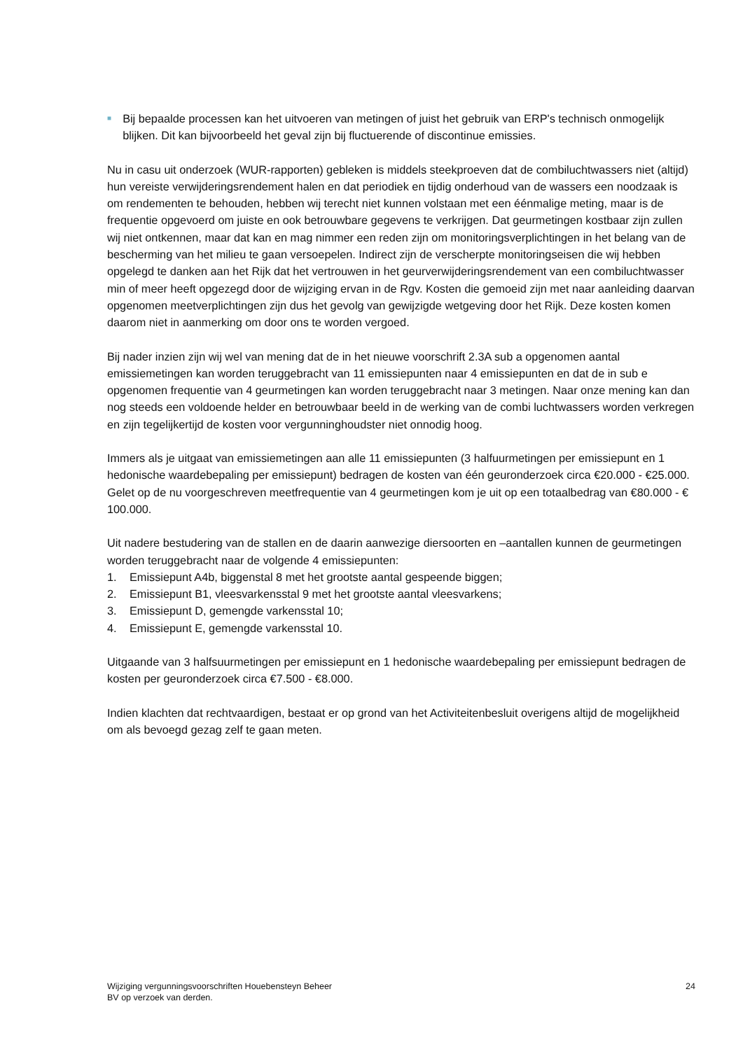■
Bij bepaalde processen kan het uitvoeren van metingen of juist het gebruik van ERP's technisch onmogelijk blijken. Dit kan bijvoorbeeld het geval zijn bij fluctuerende of discontinue emissies.
Nu in casu uit onderzoek (WUR-rapporten) gebleken is middels steekproeven dat de combiluchtwassers niet (altijd) hun vereiste verwijderingsrendement halen en dat periodiek en tijdig onderhoud van de wassers een noodzaak is om rendementen te behouden, hebben wij terecht niet kunnen volstaan met een éénmalige meting, maar is de frequentie opgevoerd om juiste en ook betrouwbare gegevens te verkrijgen. Dat geurmetingen kostbaar zijn zullen wij niet ontkennen, maar dat kan en mag nimmer een reden zijn om monitoringsverplichtingen in het belang van de bescherming van het milieu te gaan versoepelen. Indirect zijn de verscherpte monitoringseisen die wij hebben opgelegd te danken aan het Rijk dat het vertrouwen in het geurverwijderingsrendement van een combiluchtwasser min of meer heeft opgezegd door de wijziging ervan in de Rgv. Kosten die gemoeid zijn met naar aanleiding daarvan opgenomen meetverplichtingen zijn dus het gevolg van gewijzigde wetgeving door het Rijk. Deze kosten komen daarom niet in aanmerking om door ons te worden vergoed.
Bij nader inzien zijn wij wel van mening dat de in het nieuwe voorschrift 2.3A sub a opgenomen aantal emissiemetingen kan worden teruggebracht van 11 emissiepunten naar 4 emissiepunten en dat de in sub e opgenomen frequentie van 4 geurmetingen kan worden teruggebracht naar 3 metingen. Naar onze mening kan dan nog steeds een voldoende helder en betrouwbaar beeld in de werking van de combi luchtwassers worden verkregen en zijn tegelijkertijd de kosten voor vergunninghoudster niet onnodig hoog.
Immers als je uitgaat van emissiemetingen aan alle 11 emissiepunten (3 halfuurmetingen per emissiepunt en 1 hedonische waardebepaling per emissiepunt) bedragen de kosten van één geuronderzoek circa €20.000 - €25.000. Gelet op de nu voorgeschreven meetfrequentie van 4 geurmetingen kom je uit op een totaalbedrag van €80.000 - € 100.000.
Uit nadere bestudering van de stallen en de daarin aanwezige diersoorten en –aantallen kunnen de geurmetingen worden teruggebracht naar de volgende 4 emissiepunten:
1. Emissiepunt A4b, biggenstal 8 met het grootste aantal gespeende biggen;
2. Emissiepunt B1, vleesvarkensstal 9 met het grootste aantal vleesvarkens;
3. Emissiepunt D, gemengde varkensstal 10;
4. Emissiepunt E, gemengde varkensstal 10.
Uitgaande van 3 halfsuurmetingen per emissiepunt en 1 hedonische waardebepaling per emissiepunt bedragen de kosten per geuronderzoek circa €7.500 - €8.000.
Indien klachten dat rechtvaardigen, bestaat er op grond van het Activiteitenbesluit overigens altijd de mogelijkheid om als bevoegd gezag zelf te gaan meten.
Wijziging vergunningsvoorschriften Houebensteyn Beheer
BV op verzoek van derden.
24